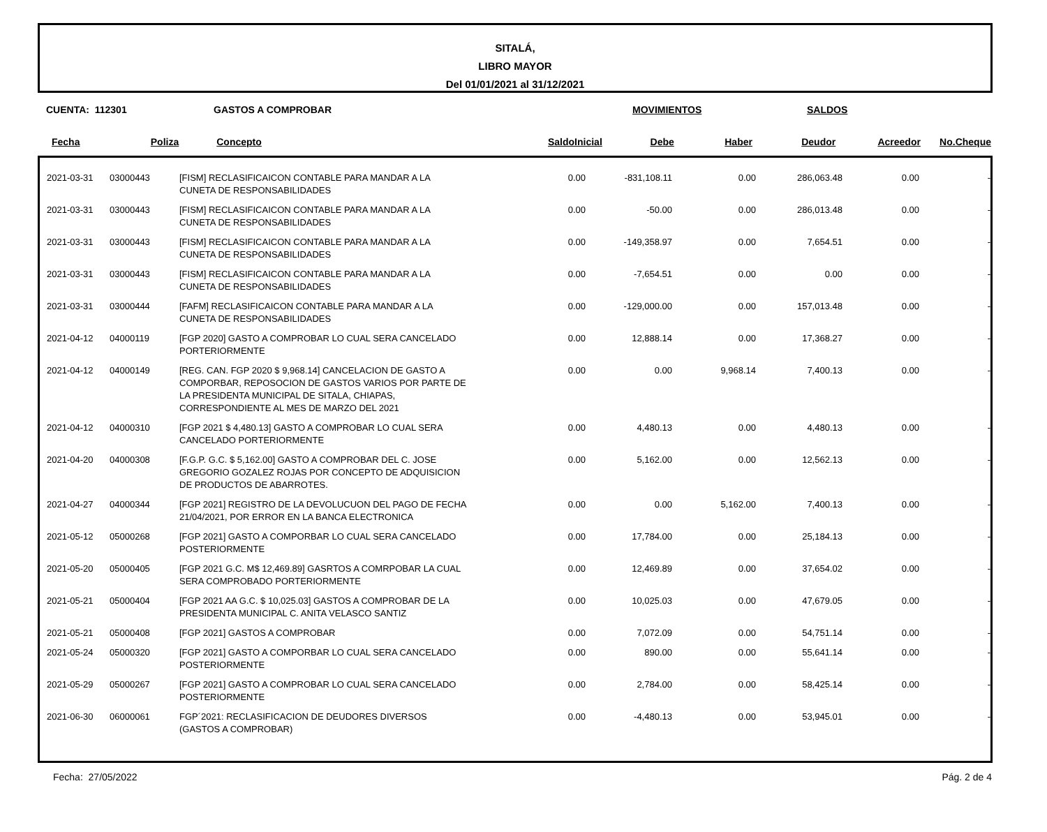SITALÁ,
LIBRO MAYOR
Del 01/01/2021 al 31/12/2021
CUENTA: 112301 GASTOS A COMPROBAR MOVIMIENTOS SALDOS
| Fecha | Poliza | Concepto | SaldoInicial | Debe | Haber | Deudor | Acreedor | No.Cheque |
| --- | --- | --- | --- | --- | --- | --- | --- | --- |
| 2021-03-31 | 03000443 | [FISM] RECLASIFICAICON CONTABLE PARA MANDAR A LA CUNETA DE RESPONSABILIDADES | 0.00 | -831,108.11 | 0.00 | 286,063.48 | 0.00 | - |
| 2021-03-31 | 03000443 | [FISM] RECLASIFICAICON CONTABLE PARA MANDAR A LA CUNETA DE RESPONSABILIDADES | 0.00 | -50.00 | 0.00 | 286,013.48 | 0.00 | - |
| 2021-03-31 | 03000443 | [FISM] RECLASIFICAICON CONTABLE PARA MANDAR A LA CUNETA DE RESPONSABILIDADES | 0.00 | -149,358.97 | 0.00 | 7,654.51 | 0.00 | - |
| 2021-03-31 | 03000443 | [FISM] RECLASIFICAICON CONTABLE PARA MANDAR A LA CUNETA DE RESPONSABILIDADES | 0.00 | -7,654.51 | 0.00 | 0.00 | 0.00 | - |
| 2021-03-31 | 03000444 | [FAFM] RECLASIFICAICON CONTABLE PARA MANDAR A LA CUNETA DE RESPONSABILIDADES | 0.00 | -129,000.00 | 0.00 | 157,013.48 | 0.00 | - |
| 2021-04-12 | 04000119 | [FGP 2020] GASTO A COMPROBAR LO CUAL SERA CANCELADO PORTERIORMENTE | 0.00 | 12,888.14 | 0.00 | 17,368.27 | 0.00 | - |
| 2021-04-12 | 04000149 | [REG. CAN. FGP 2020 $ 9,968.14] CANCELACION DE GASTO A COMPORBAR, REPOSOCION DE GASTOS VARIOS POR PARTE DE LA PRESIDENTA MUNICIPAL DE SITALA, CHIAPAS, CORRESPONDIENTE AL MES DE MARZO DEL 2021 | 0.00 | 0.00 | 9,968.14 | 7,400.13 | 0.00 | - |
| 2021-04-12 | 04000310 | [FGP 2021 $ 4,480.13] GASTO A COMPROBAR LO CUAL SERA CANCELADO PORTERIORMENTE | 0.00 | 4,480.13 | 0.00 | 4,480.13 | 0.00 | - |
| 2021-04-20 | 04000308 | [F.G.P. G.C. $ 5,162.00] GASTO A COMPROBAR DEL C. JOSE GREGORIO GOZALEZ ROJAS POR CONCEPTO DE ADQUISICION DE PRODUCTOS DE ABARROTES. | 0.00 | 5,162.00 | 0.00 | 12,562.13 | 0.00 | - |
| 2021-04-27 | 04000344 | [FGP 2021] REGISTRO DE LA DEVOLUCUON DEL PAGO DE FECHA 21/04/2021, POR ERROR EN LA BANCA ELECTRONICA | 0.00 | 0.00 | 5,162.00 | 7,400.13 | 0.00 | - |
| 2021-05-12 | 05000268 | [FGP 2021] GASTO A COMPORBAR LO CUAL SERA CANCELADO POSTERIORMENTE | 0.00 | 17,784.00 | 0.00 | 25,184.13 | 0.00 | - |
| 2021-05-20 | 05000405 | [FGP 2021 G.C. M$ 12,469.89] GASRTOS A COMRPOBAR LA CUAL SERA COMPROBADO PORTERIORMENTE | 0.00 | 12,469.89 | 0.00 | 37,654.02 | 0.00 | - |
| 2021-05-21 | 05000404 | [FGP 2021 AA G.C. $ 10,025.03] GASTOS A COMPROBAR DE LA PRESIDENTA MUNICIPAL C. ANITA VELASCO SANTIZ | 0.00 | 10,025.03 | 0.00 | 47,679.05 | 0.00 | - |
| 2021-05-21 | 05000408 | [FGP 2021] GASTOS A COMPROBAR | 0.00 | 7,072.09 | 0.00 | 54,751.14 | 0.00 | - |
| 2021-05-24 | 05000320 | [FGP 2021] GASTO A COMPORBAR LO CUAL SERA CANCELADO POSTERIORMENTE | 0.00 | 890.00 | 0.00 | 55,641.14 | 0.00 | - |
| 2021-05-29 | 05000267 | [FGP 2021] GASTO A COMPROBAR LO CUAL SERA CANCELADO POSTERIORMENTE | 0.00 | 2,784.00 | 0.00 | 58,425.14 | 0.00 | - |
| 2021-06-30 | 06000061 | FGP´2021: RECLASIFICACION DE DEUDORES DIVERSOS (GASTOS A COMPROBAR) | 0.00 | -4,480.13 | 0.00 | 53,945.01 | 0.00 | - |
Fecha: 27/05/2022 Pág. 2 de 4